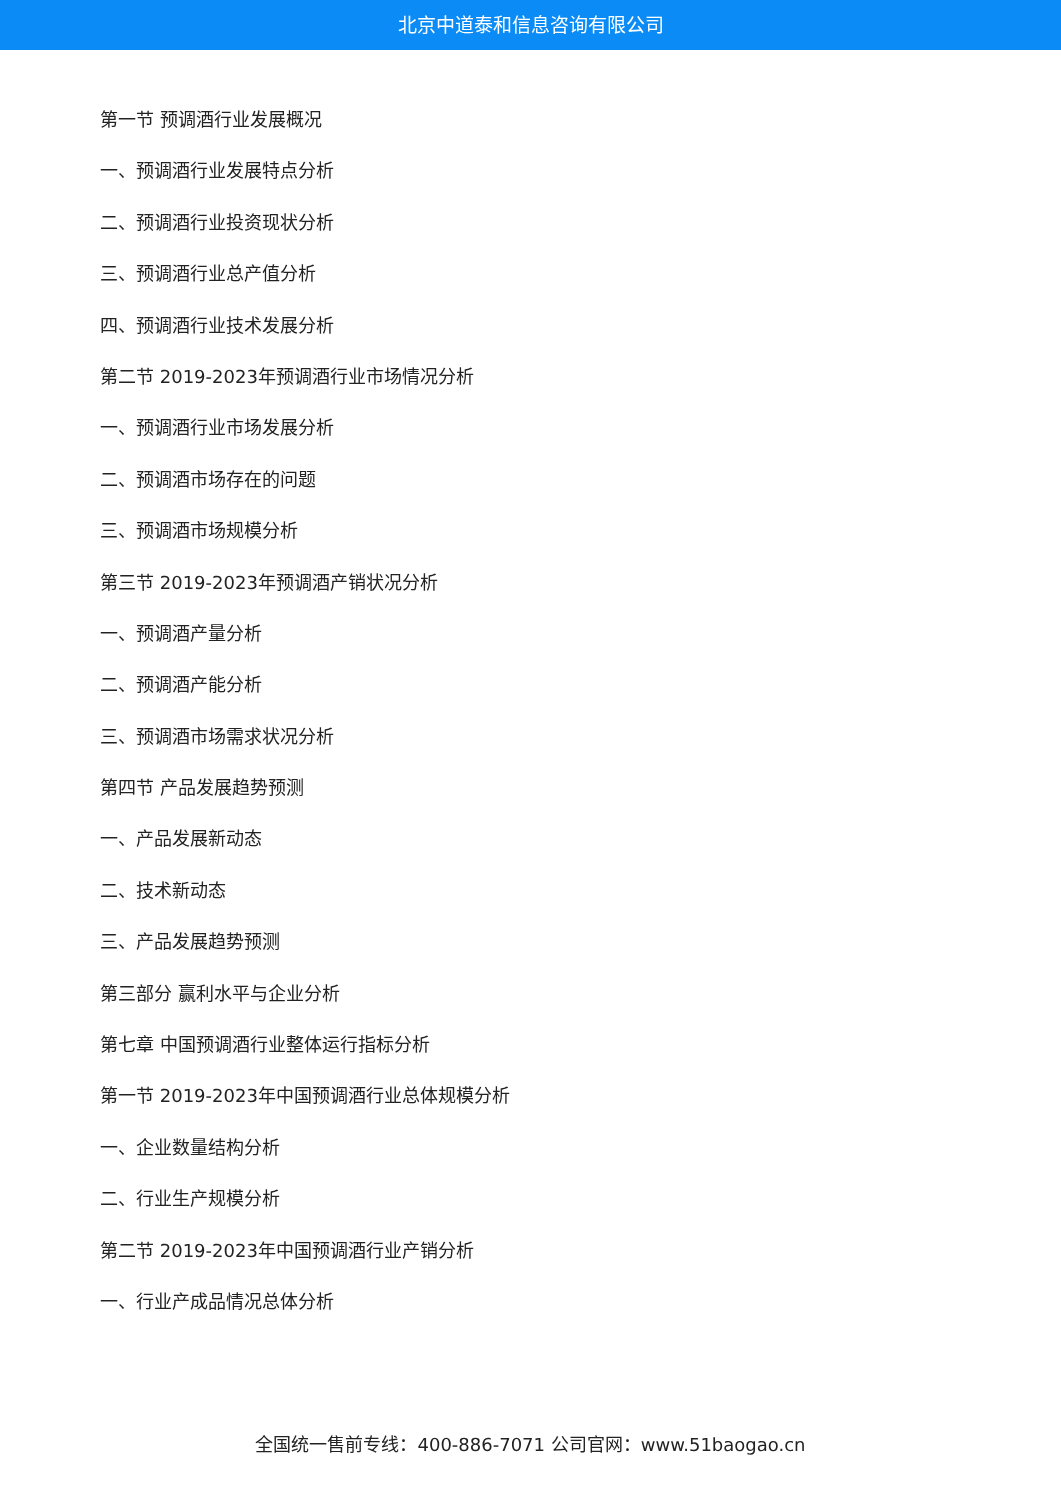北京中道泰和信息咨询有限公司
第一节 预调酒行业发展概况
一、预调酒行业发展特点分析
二、预调酒行业投资现状分析
三、预调酒行业总产值分析
四、预调酒行业技术发展分析
第二节 2019-2023年预调酒行业市场情况分析
一、预调酒行业市场发展分析
二、预调酒市场存在的问题
三、预调酒市场规模分析
第三节 2019-2023年预调酒产销状况分析
一、预调酒产量分析
二、预调酒产能分析
三、预调酒市场需求状况分析
第四节 产品发展趋势预测
一、产品发展新动态
二、技术新动态
三、产品发展趋势预测
第三部分 赢利水平与企业分析
第七章 中国预调酒行业整体运行指标分析
第一节 2019-2023年中国预调酒行业总体规模分析
一、企业数量结构分析
二、行业生产规模分析
第二节 2019-2023年中国预调酒行业产销分析
一、行业产成品情况总体分析
全国统一售前专线：400-886-7071 公司官网：www.51baogao.cn